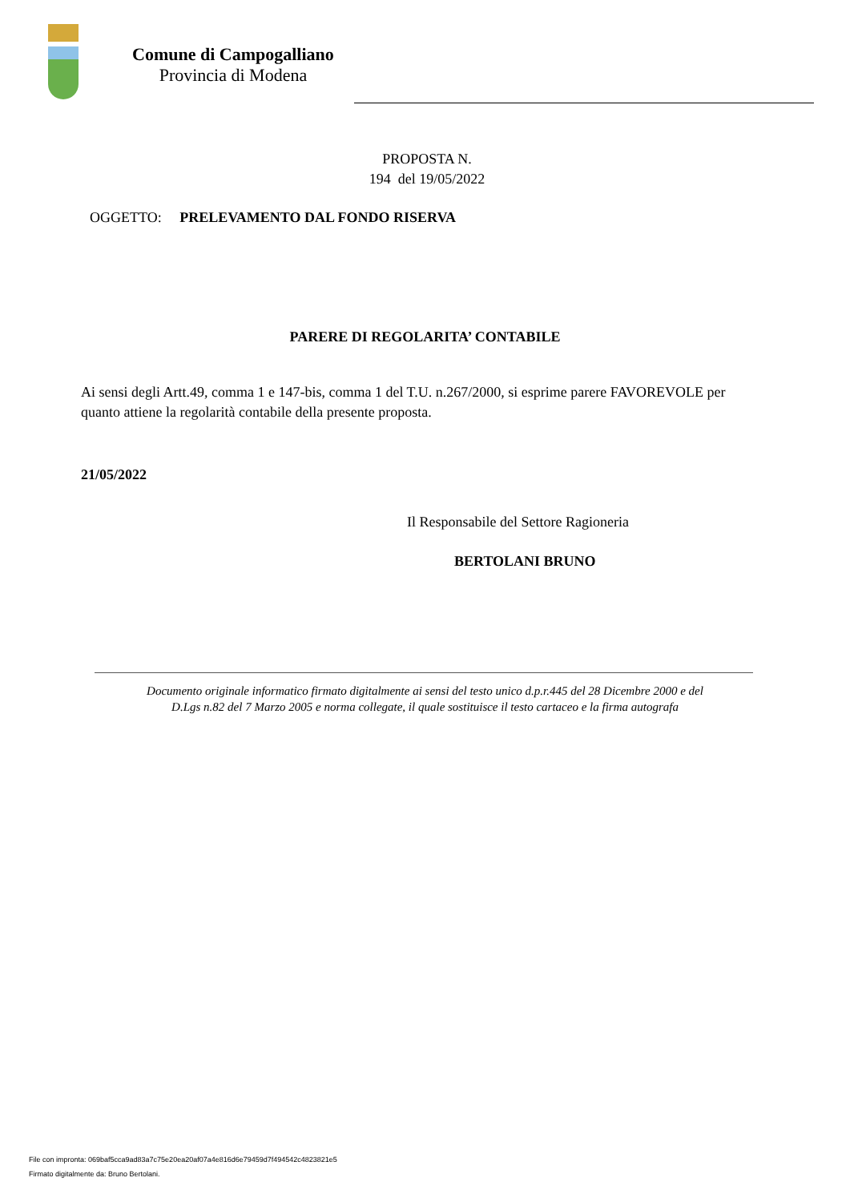Comune di Campogalliano
Provincia di Modena
PROPOSTA N.
194 del 19/05/2022
OGGETTO: PRELEVAMENTO DAL FONDO RISERVA
PARERE DI REGOLARITA’ CONTABILE
Ai sensi degli Artt.49, comma 1 e 147-bis, comma 1 del T.U. n.267/2000, si esprime parere FAVOREVOLE per quanto attiene la regolarità contabile della presente proposta.
21/05/2022
Il Responsabile del Settore Ragioneria
BERTOLANI BRUNO
Documento originale informatico firmato digitalmente ai sensi del testo unico d.p.r.445 del 28 Dicembre 2000 e del
D.Lgs n.82 del 7 Marzo 2005 e norma collegate, il quale sostituisce il testo cartaceo e la firma autografa
File con impronta: 069baf5cca9ad83a7c75e20ea20af07a4e816d6e79459d7f494542c4823821e5
Firmato digitalmente da: Bruno Bertolani.